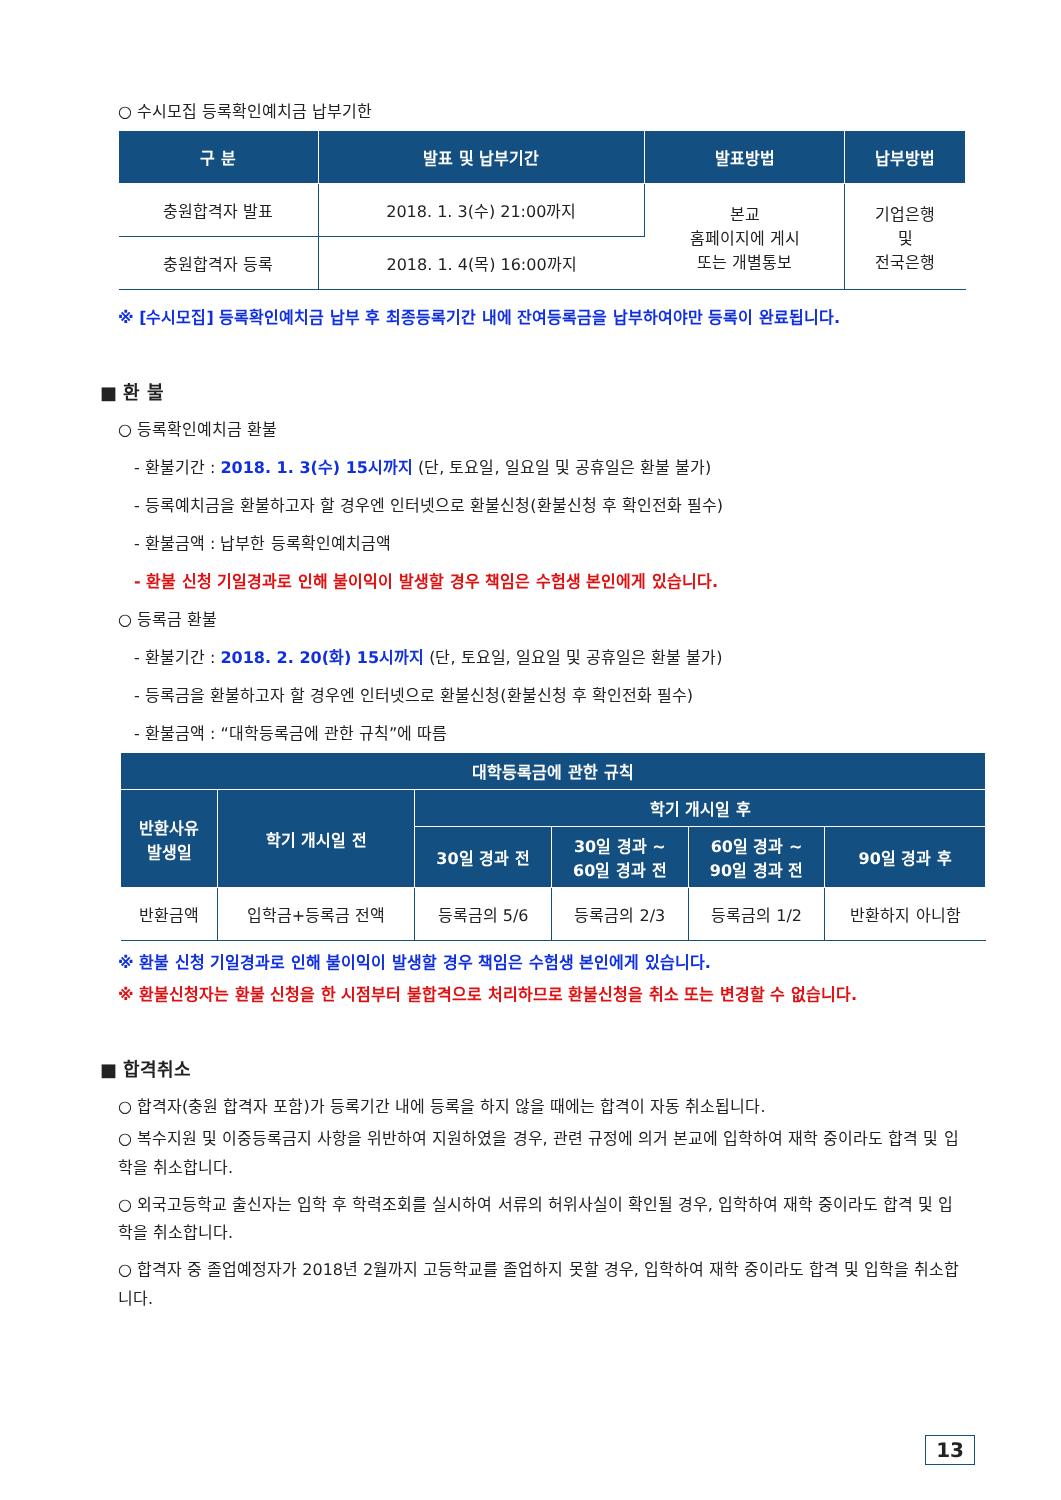○ 수시모집 등록확인예치금 납부기한
| 구 분 | 발표 및 납부기간 | 발표방법 | 납부방법 |
| --- | --- | --- | --- |
| 충원합격자 발표 | 2018. 1. 3(수) 21:00까지 | 본교 홈페이지에 게시 또는 개별통보 | 기업은행 및 전국은행 |
| 충원합격자 등록 | 2018. 1. 4(목) 16:00까지 | | |
※ [수시모집] 등록확인예치금 납부 후 최종등록기간 내에 잔여등록금을 납부하여야만 등록이 완료됩니다.
■ 환 불
○ 등록확인예치금 환불
- 환불기간 : 2018. 1. 3(수) 15시까지 (단, 토요일, 일요일 및 공휴일은 환불 불가)
- 등록예치금을 환불하고자 할 경우엔 인터넷으로 환불신청(환불신청 후 확인전화 필수)
- 환불금액 : 납부한 등록확인예치금액
- 환불 신청 기일경과로 인해 불이익이 발생할 경우 책임은 수험생 본인에게 있습니다.
○ 등록금 환불
- 환불기간 : 2018. 2. 20(화) 15시까지 (단, 토요일, 일요일 및 공휴일은 환불 불가)
- 등록금을 환불하고자 할 경우엔 인터넷으로 환불신청(환불신청 후 확인전화 필수)
- 환불금액 : “대학등록금에 관한 규칙”에 따름
| 대학등록금에 관한 규칙 | | | | | |
| --- | --- | --- | --- | --- | --- |
| 반환사유 발생일 | 학기 개시일 전 | 학기 개시일 후 | | | |
| | | 30일 경과 전 | 30일 경과 ~ 60일 경과 전 | 60일 경과 ~ 90일 경과 전 | 90일 경과 후 |
| 반환금액 | 입학금+등록금 전액 | 등록금의 5/6 | 등록금의 2/3 | 등록금의 1/2 | 반환하지 아니함 |
※ 환불 신청 기일경과로 인해 불이익이 발생할 경우 책임은 수험생 본인에게 있습니다.
※ 환불신청자는 환불 신청을 한 시점부터 불합격으로 처리하므로 환불신청을 취소 또는 변경할 수 없습니다.
■ 합격취소
○ 합격자(충원 합격자 포함)가 등록기간 내에 등록을 하지 않을 때에는 합격이 자동 취소됩니다.
○ 복수지원 및 이중등록금지 사항을 위반하여 지원하였을 경우, 관련 규정에 의거 본교에 입학하여 재학 중이라도 합격 및 입학을 취소합니다.
○ 외국고등학교 출신자는 입학 후 학력조회를 실시하여 서류의 허위사실이 확인될 경우, 입학하여 재학 중이라도 합격 및 입학을 취소합니다.
○ 합격자 중 졸업예정자가 2018년 2월까지 고등학교를 졸업하지 못할 경우, 입학하여 재학 중이라도 합격 및 입학을 취소합니다.
13